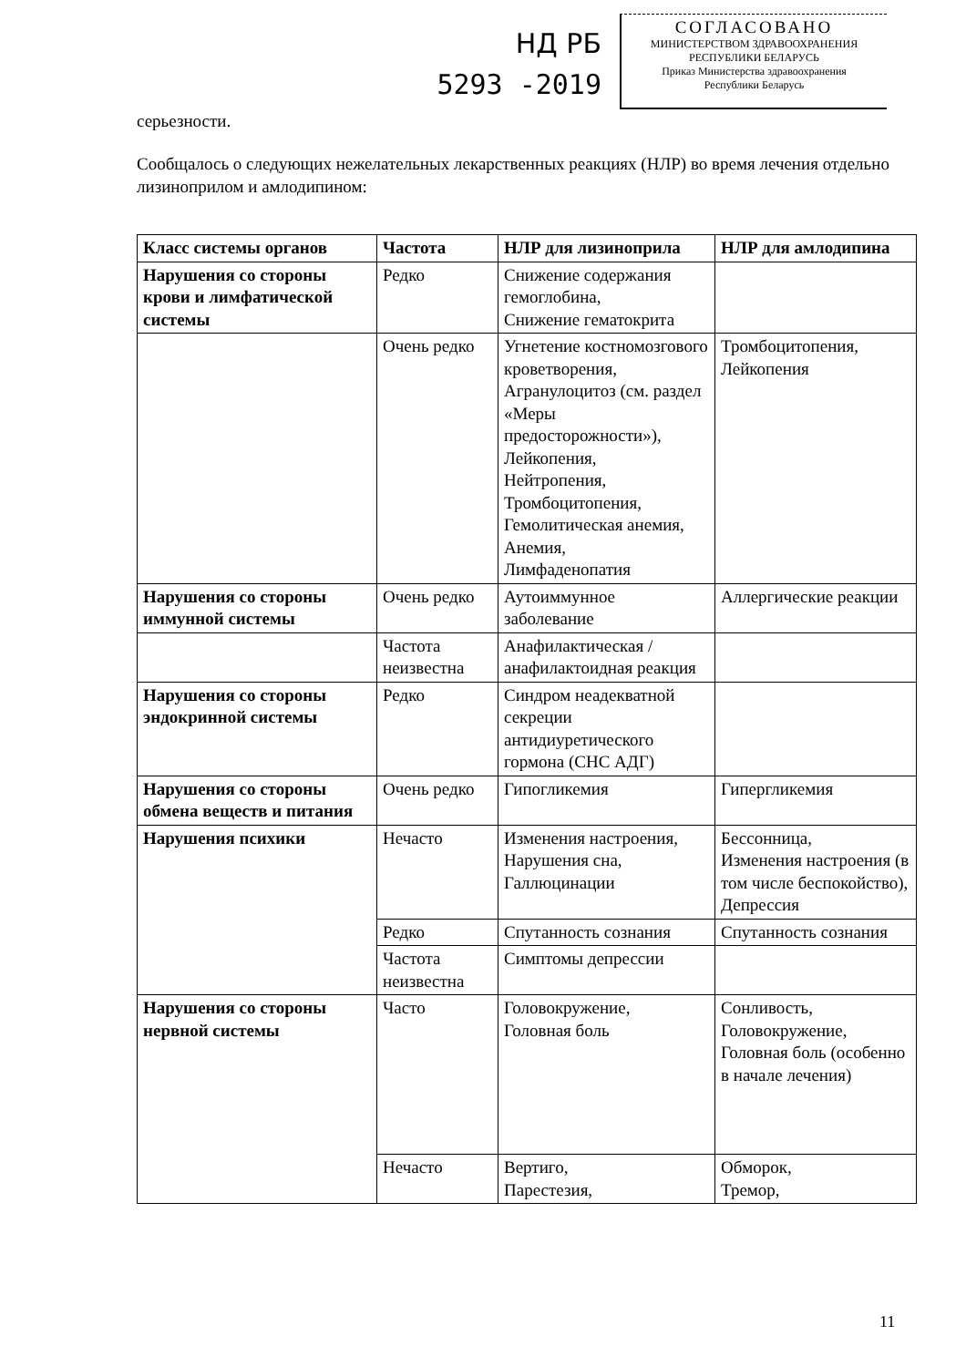НД РБ
5293 -2019
СОГЛАСОВАНО
МИНИСТЕРСТВОМ ЗДРАВООХРАНЕНИЯ
РЕСПУБЛИКИ БЕЛАРУСЬ
Приказ Министерства здравоохранения
Республики Беларусь
серьезности.
Сообщалось о следующих нежелательных лекарственных реакциях (НЛР) во время лечения отдельно лизиноприлом и амлодипином:
| Класс системы органов | Частота | НЛР для лизиноприла | НЛР для амлодипина |
| --- | --- | --- | --- |
| Нарушения со стороны крови и лимфатической системы | Редко | Снижение содержания гемоглобина, Снижение гематокрита | |
| | Очень редко | Угнетение костномозгового кроветворения, Агранулоцитоз (см. раздел «Меры предосторожности»), Лейкопения, Нейтропения, Тромбоцитопения, Гемолитическая анемия, Анемия, Лимфаденопатия | Тромбоцитопения, Лейкопения |
| Нарушения со стороны иммунной системы | Очень редко | Аутоиммунное заболевание | Аллергические реакции |
| | Частота неизвестна | Анафилактическая / анафилактоидная реакция | |
| Нарушения со стороны эндокринной системы | Редко | Синдром неадекватной секреции антидиуретического гормона (СНС АДГ) | |
| Нарушения со стороны обмена веществ и питания | Очень редко | Гипогликемия | Гипергликемия |
| Нарушения психики | Нечасто | Изменения настроения, Нарушения сна, Галлюцинации | Бессонница, Изменения настроения (в том числе беспокойство), Депрессия |
| | Редко | Спутанность сознания | Спутанность сознания |
| | Частота неизвестна | Симптомы депрессии | |
| Нарушения со стороны нервной системы | Часто | Головокружение, Головная боль | Сонливость, Головокружение, Головная боль (особенно в начале лечения) |
| | Нечасто | Вертиго, Парестезия, | Обморок, Тремор, |
11